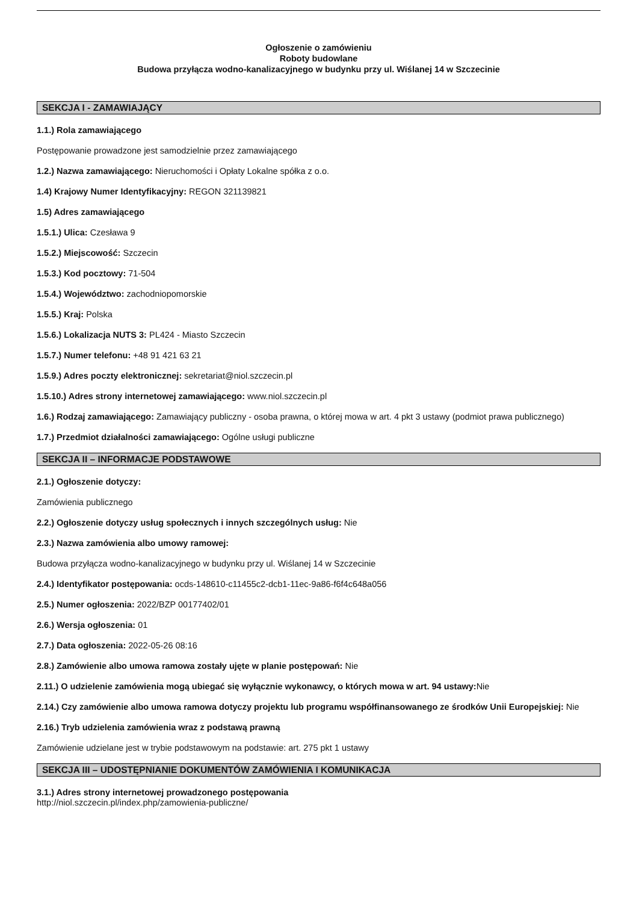Ogłoszenie o zamówieniu
Roboty budowlane
Budowa przyłącza wodno-kanalizacyjnego w budynku przy ul. Wiślanej 14 w Szczecinie
SEKCJA I - ZAMAWIAJĄCY
1.1.) Rola zamawiającego
Postępowanie prowadzone jest samodzielnie przez zamawiającego
1.2.) Nazwa zamawiającego: Nieruchomości i Opłaty Lokalne spółka z o.o.
1.4) Krajowy Numer Identyfikacyjny: REGON 321139821
1.5) Adres zamawiającego
1.5.1.) Ulica: Czesława 9
1.5.2.) Miejscowość: Szczecin
1.5.3.) Kod pocztowy: 71-504
1.5.4.) Województwo: zachodniopomorskie
1.5.5.) Kraj: Polska
1.5.6.) Lokalizacja NUTS 3: PL424 - Miasto Szczecin
1.5.7.) Numer telefonu: +48 91 421 63 21
1.5.9.) Adres poczty elektronicznej: sekretariat@niol.szczecin.pl
1.5.10.) Adres strony internetowej zamawiającego: www.niol.szczecin.pl
1.6.) Rodzaj zamawiającego: Zamawiający publiczny - osoba prawna, o której mowa w art. 4 pkt 3 ustawy (podmiot prawa publicznego)
1.7.) Przedmiot działalności zamawiającego: Ogólne usługi publiczne
SEKCJA II – INFORMACJE PODSTAWOWE
2.1.) Ogłoszenie dotyczy:
Zamówienia publicznego
2.2.) Ogłoszenie dotyczy usług społecznych i innych szczególnych usług: Nie
2.3.) Nazwa zamówienia albo umowy ramowej:
Budowa przyłącza wodno-kanalizacyjnego w budynku przy ul. Wiślanej 14 w Szczecinie
2.4.) Identyfikator postępowania: ocds-148610-c11455c2-dcb1-11ec-9a86-f6f4c648a056
2.5.) Numer ogłoszenia: 2022/BZP 00177402/01
2.6.) Wersja ogłoszenia: 01
2.7.) Data ogłoszenia: 2022-05-26 08:16
2.8.) Zamówienie albo umowa ramowa zostały ujęte w planie postępowań: Nie
2.11.) O udzielenie zamówienia mogą ubiegać się wyłącznie wykonawcy, o których mowa w art. 94 ustawy: Nie
2.14.) Czy zamówienie albo umowa ramowa dotyczy projektu lub programu współfinansowanego ze środków Unii Europejskiej: Nie
2.16.) Tryb udzielenia zamówienia wraz z podstawą prawną
Zamówienie udzielane jest w trybie podstawowym na podstawie: art. 275 pkt 1 ustawy
SEKCJA III – UDOSTĘPNIANIE DOKUMENTÓW ZAMÓWIENIA I KOMUNIKACJA
3.1.) Adres strony internetowej prowadzonego postępowania
http://niol.szczecin.pl/index.php/zamowienia-publiczne/